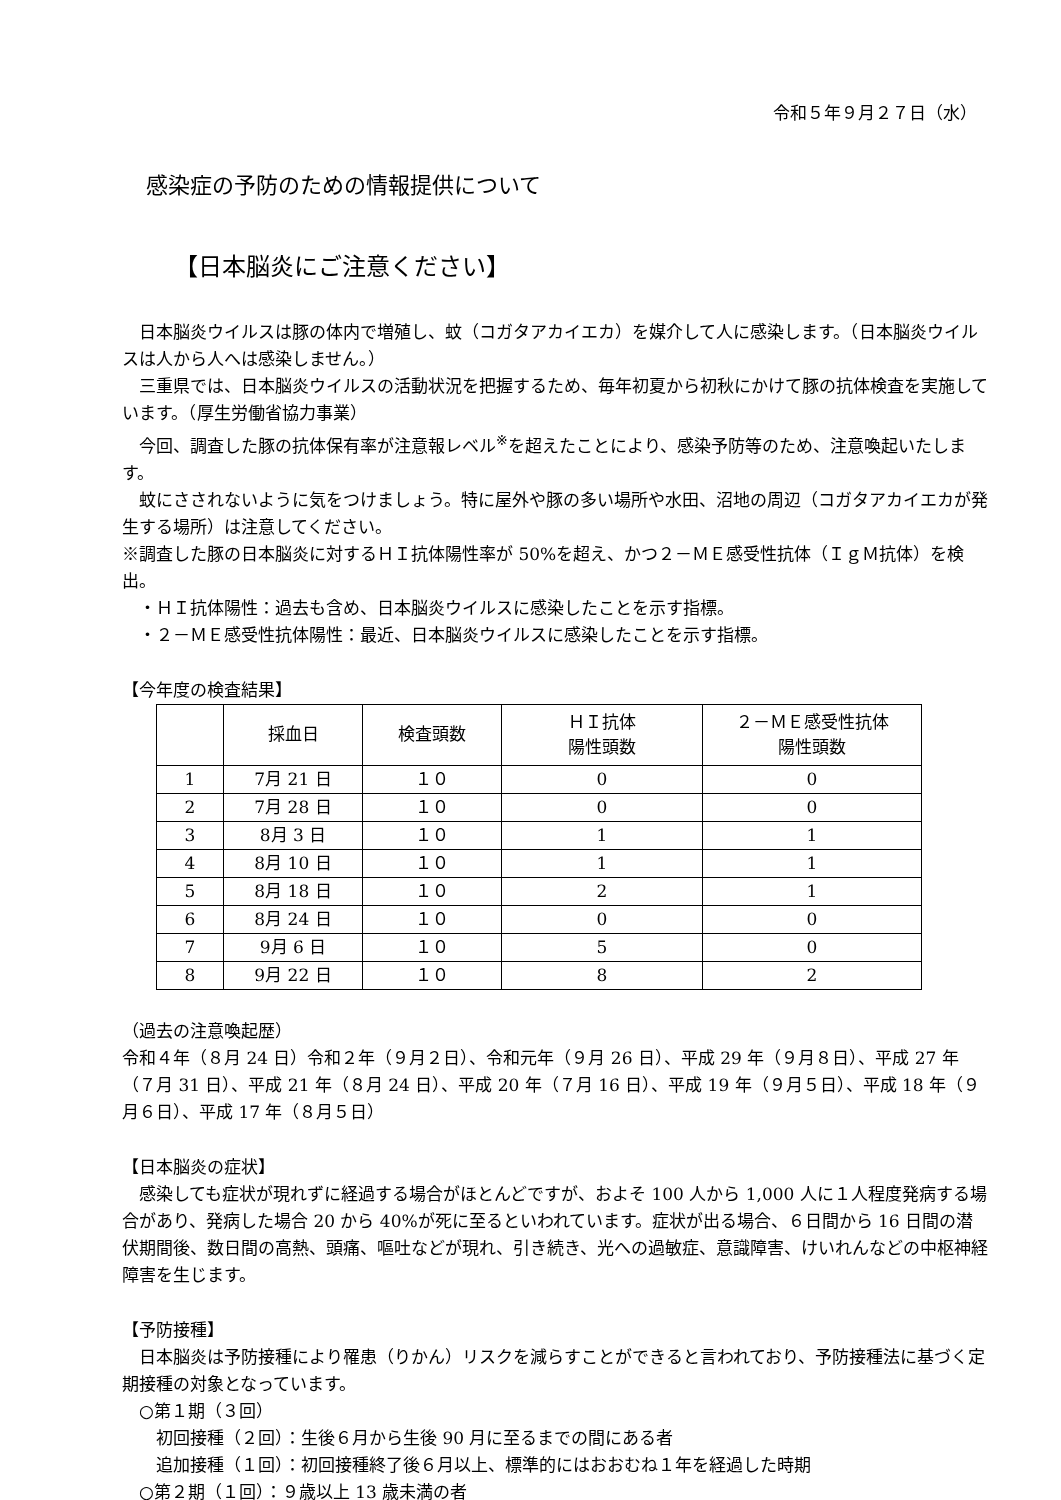令和５年９月２７日（水）
感染症の予防のための情報提供について
【日本脳炎にご注意ください】
日本脳炎ウイルスは豚の体内で増殖し、蚊（コガタアカイエカ）を媒介して人に感染します。（日本脳炎ウイルスは人から人へは感染しません。）
三重県では、日本脳炎ウイルスの活動状況を把握するため、毎年初夏から初秋にかけて豚の抗体検査を実施しています。（厚生労働省協力事業）
今回、調査した豚の抗体保有率が注意報レベル<sup>※</sup>を超えたことにより、感染予防等のため、注意喚起いたします。
蚊にさされないように気をつけましょう。特に屋外や豚の多い場所や水田、沼地の周辺（コガタアカイエカが発生する場所）は注意してください。
※調査した豚の日本脳炎に対するＨＩ抗体陽性率が 50%を超え、かつ２－ＭＥ感受性抗体（ＩｇＭ抗体）を検出。
　・ＨＩ抗体陽性：過去も含め、日本脳炎ウイルスに感染したことを示す指標。
　・２－ＭＥ感受性抗体陽性：最近、日本脳炎ウイルスに感染したことを示す指標。
【今年度の検査結果】
| | 採血日 | 検査頭数 | ＨＩ抗体 陽性頭数 | ２－ＭＥ感受性抗体 陽性頭数 |
| --- | --- | --- | --- | --- |
| 1 | 7月 21 日 | １０ | 0 | 0 |
| 2 | 7月 28 日 | １０ | 0 | 0 |
| 3 | 8月 3 日 | １０ | 1 | 1 |
| 4 | 8月 10 日 | １０ | 1 | 1 |
| 5 | 8月 18 日 | １０ | 2 | 1 |
| 6 | 8月 24 日 | １０ | 0 | 0 |
| 7 | 9月 6 日 | １０ | 5 | 0 |
| 8 | 9月 22 日 | １０ | 8 | 2 |
（過去の注意喚起歴）
令和４年（８月 24 日）令和２年（９月２日）、令和元年（９月 26 日）、平成 29 年（９月８日）、平成 27 年（７月 31 日）、平成 21 年（８月 24 日）、平成 20 年（７月 16 日）、平成 19 年（９月５日）、平成 18 年（９月６日）、平成 17 年（８月５日）
【日本脳炎の症状】
感染しても症状が現れずに経過する場合がほとんどですが、およそ 100 人から 1,000 人に１人程度発病する場合があり、発病した場合 20 から 40%が死に至るといわれています。症状が出る場合、６日間から 16 日間の潜伏期間後、数日間の高熱、頭痛、嘔吐などが現れ、引き続き、光への過敏症、意識障害、けいれんなどの中枢神経障害を生じます。
【予防接種】
日本脳炎は予防接種により罹患（りかん）リスクを減らすことができると言われており、予防接種法に基づく定期接種の対象となっています。
　○第１期（３回）
　　初回接種（２回）：生後６月から生後 90 月に至るまでの間にある者
　　追加接種（１回）：初回接種終了後６月以上、標準的にはおおむね１年を経過した時期
　○第２期（１回）：９歳以上 13 歳未満の者